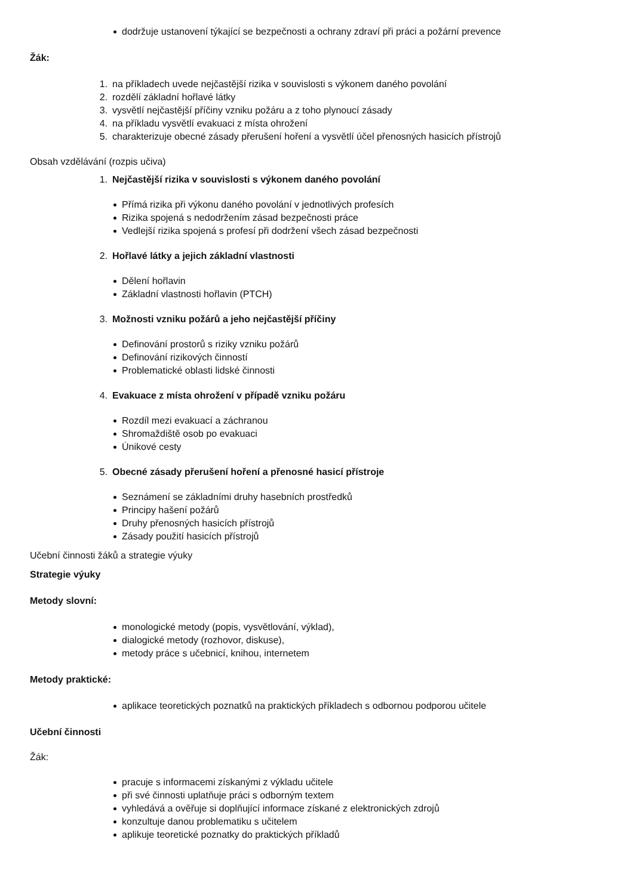dodržuje ustanovení týkající se bezpečnosti a ochrany zdraví při práci a požární prevence
Žák:
1. na příkladech uvede nejčastější rizika v souvislosti s výkonem daného povolání
2. rozdělí základní hořlavé látky
3. vysvětlí nejčastější příčiny vzniku požáru a z toho plynoucí zásady
4. na příkladu vysvětlí evakuaci z místa ohrožení
5. charakterizuje obecné zásady přerušení hoření a vysvětlí účel přenosných hasicích přístrojů
Obsah vzdělávání (rozpis učiva)
1. Nejčastější rizika v souvislosti s výkonem daného povolání
Přímá rizika při výkonu daného povolání v jednotlivých profesích
Rizika spojená s nedodržením zásad bezpečnosti práce
Vedlejší rizika spojená s profesí při dodržení všech zásad bezpečnosti
2. Hořlavé látky a jejich základní vlastnosti
Dělení hořlavin
Základní vlastnosti hořlavin (PTCH)
3. Možnosti vzniku požárů a jeho nejčastější příčiny
Definování prostorů s riziky vzniku požárů
Definování rizikových činností
Problematické oblasti lidské činnosti
4. Evakuace z místa ohrožení v případě vzniku požáru
Rozdíl mezi evakuací a záchranou
Shromaždiště osob po evakuaci
Únikové cesty
5. Obecné zásady přerušení hoření a přenosné hasicí přístroje
Seznámení se základními druhy hasebních prostředků
Principy hašení požárů
Druhy přenosných hasicích přístrojů
Zásady použití hasicích přístrojů
Učební činnosti žáků a strategie výuky
Strategie výuky
Metody slovní:
monologické metody (popis, vysvětlování, výklad),
dialogické metody (rozhovor, diskuse),
metody práce s učebnicí, knihou, internetem
Metody praktické:
aplikace teoretických poznatků na praktických příkladech s odbornou podporou učitele
Učební činnosti
Žák:
pracuje s informacemi získanými z výkladu učitele
při své činnosti uplatňuje práci s odborným textem
vyhledává a ověřuje si doplňující informace získané z elektronických zdrojů
konzultuje danou problematiku s učitelem
aplikuje teoretické poznatky do praktických příkladů